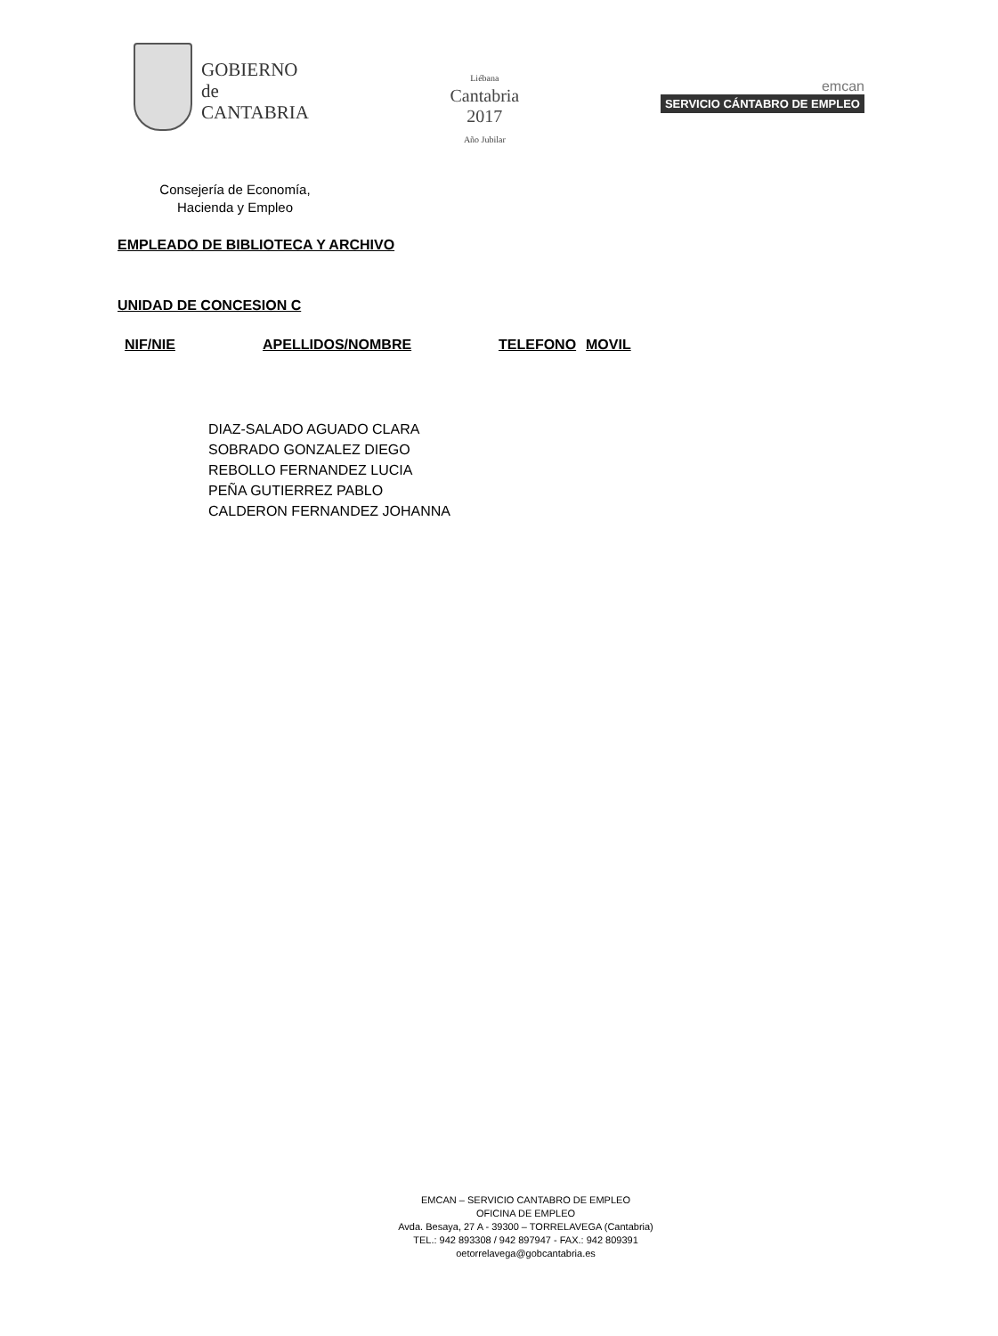GOBIERNO
de
CANTABRIA
Liébana
Cantabria
2017
Año Jubilar
emcan
SERVICIO CÁNTABRO DE EMPLEO
Consejería de Economía,
Hacienda y Empleo
EMPLEADO DE BIBLIOTECA Y ARCHIVO
UNIDAD DE CONCESION C
| NIF/NIE | APELLIDOS/NOMBRE | TELEFONO | MOVIL |
| --- | --- | --- | --- |
DIAZ-SALADO AGUADO CLARA
SOBRADO GONZALEZ DIEGO
REBOLLO FERNANDEZ LUCIA
PEÑA GUTIERREZ PABLO
CALDERON FERNANDEZ JOHANNA
EMCAN – SERVICIO CANTABRO DE EMPLEO
OFICINA DE EMPLEO
Avda. Besaya, 27 A - 39300 – TORRELAVEGA (Cantabria)
TEL.: 942 893308 / 942 897947 - FAX.: 942 809391
oetorrelavega@gobcantabria.es